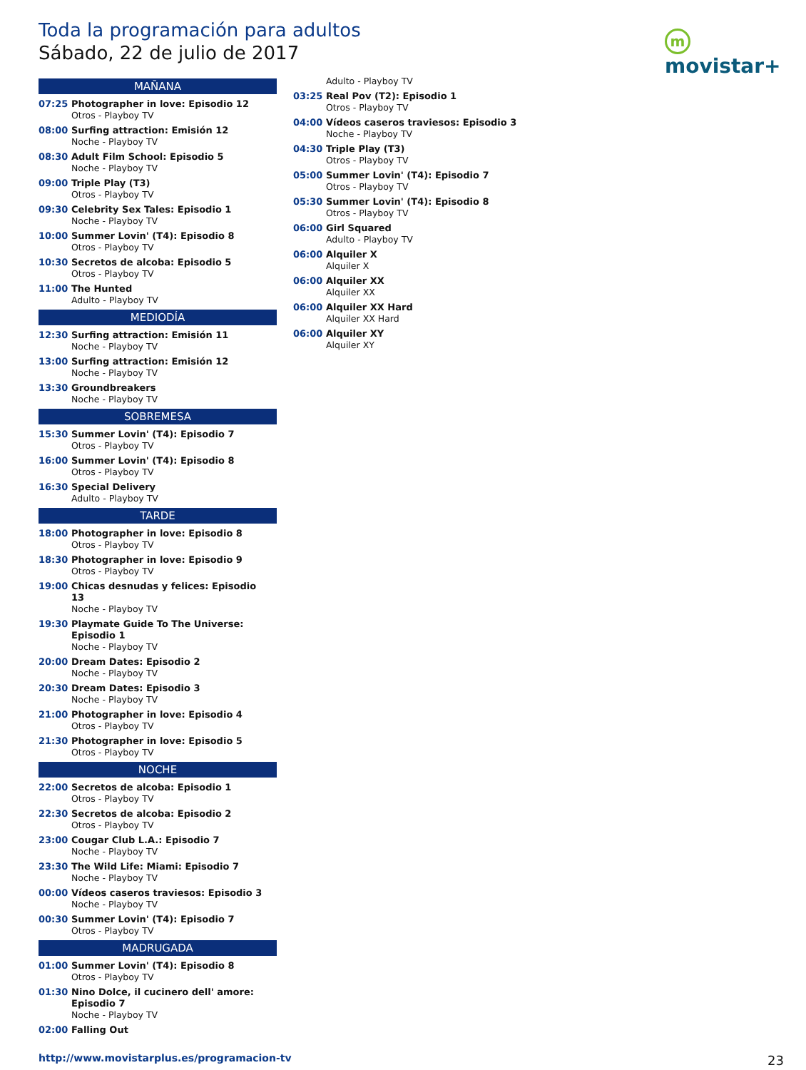Toda la programación para adultos
Sábado, 22 de julio de 2017
mmovistar+
MAÑANA
07:25 Photographer in love: Episodio 12
Otros - Playboy TV
08:00 Surfing attraction: Emisión 12
Noche - Playboy TV
08:30 Adult Film School: Episodio 5
Noche - Playboy TV
09:00 Triple Play (T3)
Otros - Playboy TV
09:30 Celebrity Sex Tales: Episodio 1
Noche - Playboy TV
10:00 Summer Lovin' (T4): Episodio 8
Otros - Playboy TV
10:30 Secretos de alcoba: Episodio 5
Otros - Playboy TV
11:00 The Hunted
Adulto - Playboy TV
MEDIODÍA
12:30 Surfing attraction: Emisión 11
Noche - Playboy TV
13:00 Surfing attraction: Emisión 12
Noche - Playboy TV
13:30 Groundbreakers
Noche - Playboy TV
SOBREMESA
15:30 Summer Lovin' (T4): Episodio 7
Otros - Playboy TV
16:00 Summer Lovin' (T4): Episodio 8
Otros - Playboy TV
16:30 Special Delivery
Adulto - Playboy TV
TARDE
18:00 Photographer in love: Episodio 8
Otros - Playboy TV
18:30 Photographer in love: Episodio 9
Otros - Playboy TV
19:00 Chicas desnudas y felices: Episodio 13
Noche - Playboy TV
19:30 Playmate Guide To The Universe: Episodio 1
Noche - Playboy TV
20:00 Dream Dates: Episodio 2
Noche - Playboy TV
20:30 Dream Dates: Episodio 3
Noche - Playboy TV
21:00 Photographer in love: Episodio 4
Otros - Playboy TV
21:30 Photographer in love: Episodio 5
Otros - Playboy TV
NOCHE
22:00 Secretos de alcoba: Episodio 1
Otros - Playboy TV
22:30 Secretos de alcoba: Episodio 2
Otros - Playboy TV
23:00 Cougar Club L.A.: Episodio 7
Noche - Playboy TV
23:30 The Wild Life: Miami: Episodio 7
Noche - Playboy TV
00:00 Vídeos caseros traviesos: Episodio 3
Noche - Playboy TV
00:30 Summer Lovin' (T4): Episodio 7
Otros - Playboy TV
MADRUGADA
01:00 Summer Lovin' (T4): Episodio 8
Otros - Playboy TV
01:30 Nino Dolce, il cucinero dell' amore: Episodio 7
Noche - Playboy TV
02:00 Falling Out
Adulto - Playboy TV
03:25 Real Pov (T2): Episodio 1
Otros - Playboy TV
04:00 Vídeos caseros traviesos: Episodio 3
Noche - Playboy TV
04:30 Triple Play (T3)
Otros - Playboy TV
05:00 Summer Lovin' (T4): Episodio 7
Otros - Playboy TV
05:30 Summer Lovin' (T4): Episodio 8
Otros - Playboy TV
06:00 Girl Squared
Adulto - Playboy TV
06:00 Alquiler X
Alquiler X
06:00 Alquiler XX
Alquiler XX
06:00 Alquiler XX Hard
Alquiler XX Hard
06:00 Alquiler XY
Alquiler XY
http://www.movistarplus.es/programacion-tv
23